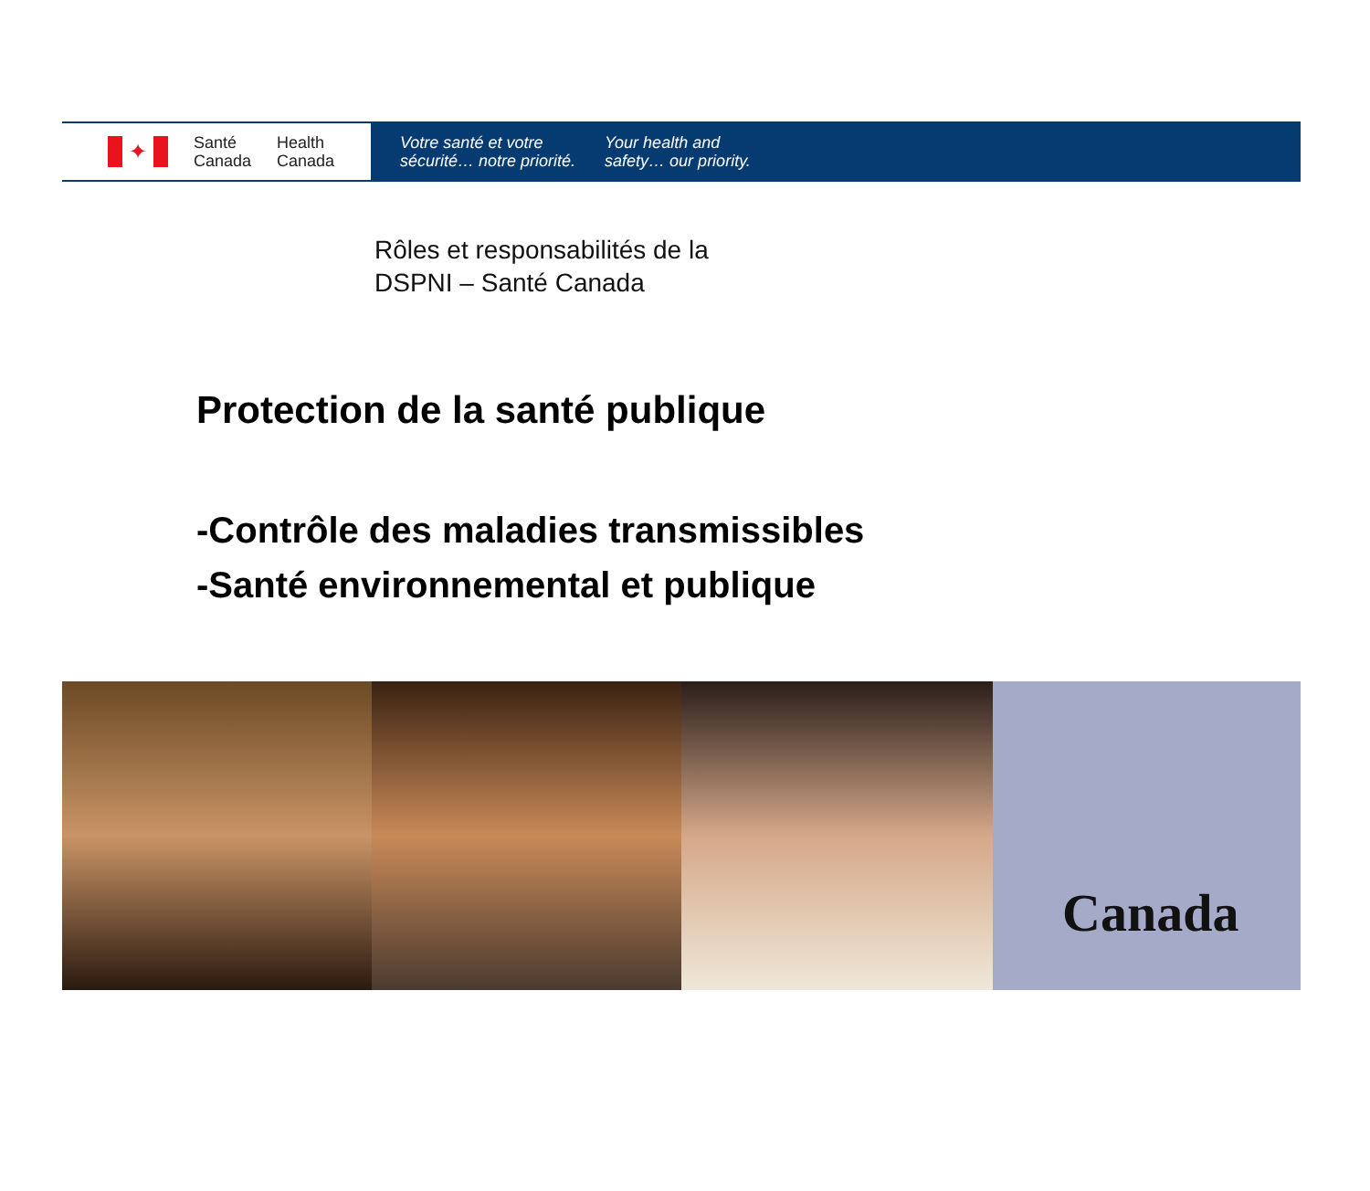✦
Santé
Canada
Health
Canada
Votre santé et votre
sécurité… notre priorité.
Your health and
safety… our priority.
Rôles et responsabilités de la
DSPNI – Santé Canada
Protection de la santé publique
-Contrôle des maladies transmissibles
-Santé environnemental et publique
Canada